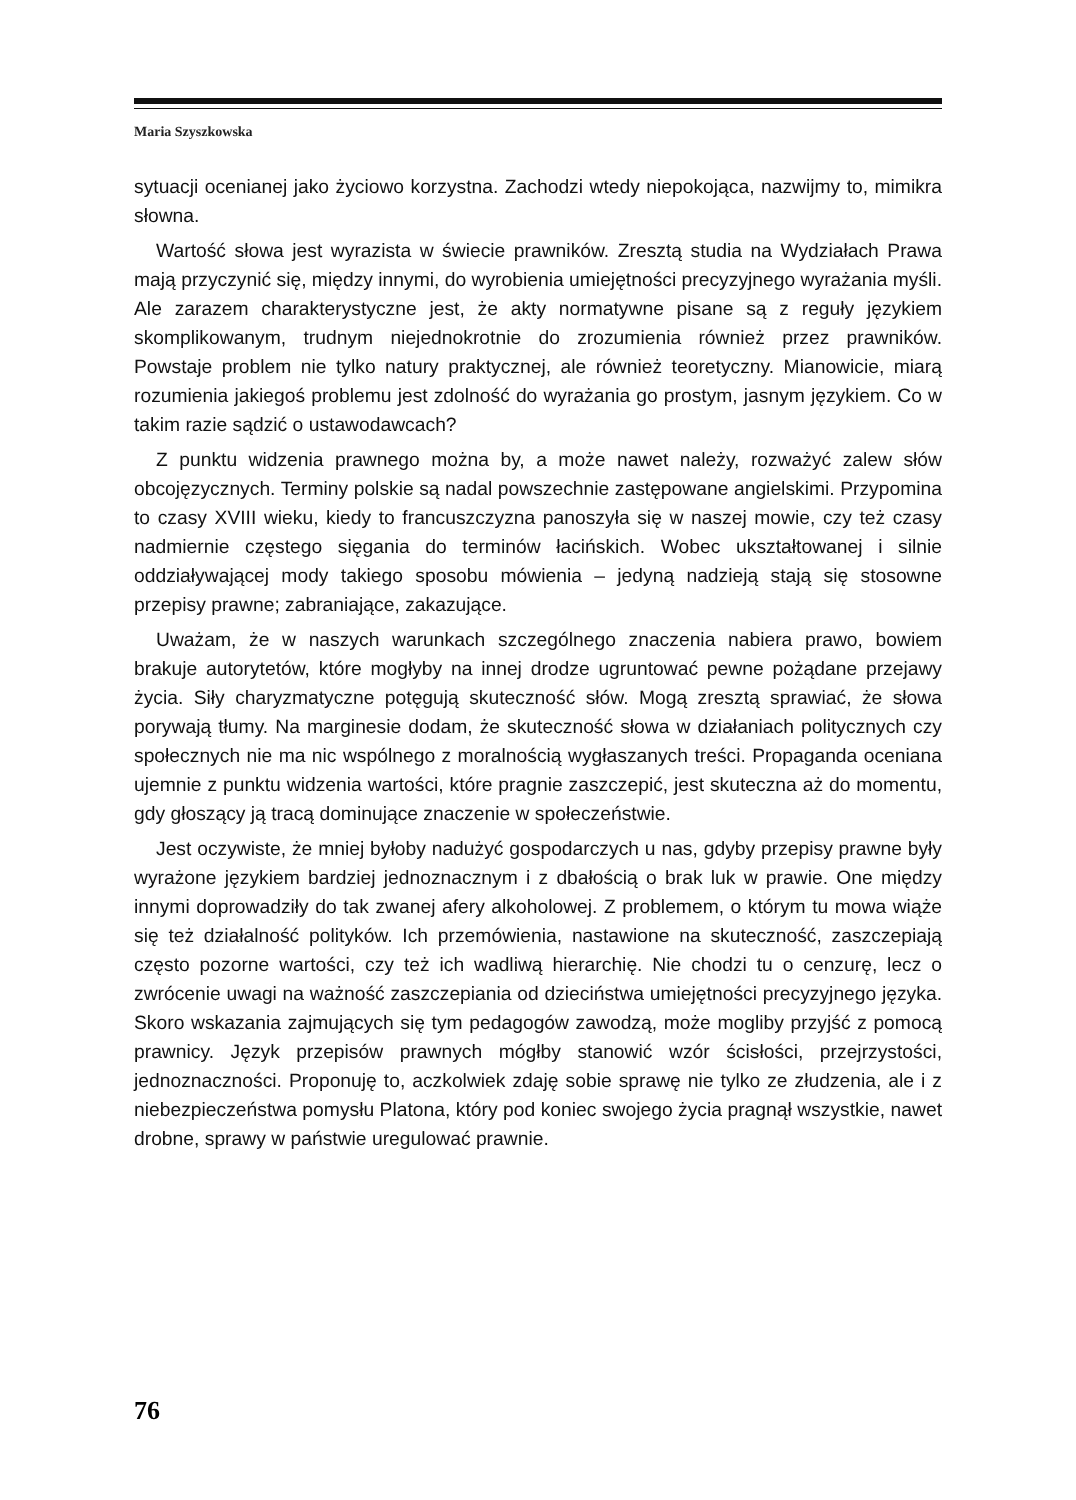Maria Szyszkowska
sytuacji ocenianej jako życiowo korzystna. Zachodzi wtedy niepokojąca, nazwijmy to, mimikra słowna.
Wartość słowa jest wyrazista w świecie prawników. Zresztą studia na Wydziałach Prawa mają przyczynić się, między innymi, do wyrobienia umiejętności precyzyjnego wyrażania myśli. Ale zarazem charakterystyczne jest, że akty normatywne pisane są z reguły językiem skomplikowanym, trudnym niejednokrotnie do zrozumienia również przez prawników. Powstaje problem nie tylko natury praktycznej, ale również teoretyczny. Mianowicie, miarą rozumienia jakiegoś problemu jest zdolność do wyrażania go prostym, jasnym językiem. Co w takim razie sądzić o ustawodawcach?
Z punktu widzenia prawnego można by, a może nawet należy, rozważyć zalew słów obcojęzycznych. Terminy polskie są nadal powszechnie zastępowane angielskimi. Przypomina to czasy XVIII wieku, kiedy to francuszczyzna panoszyła się w naszej mowie, czy też czasy nadmiernie częstego sięgania do terminów łacińskich. Wobec ukształtowanej i silnie oddziaływającej mody takiego sposobu mówienia – jedyną nadzieją stają się stosowne przepisy prawne; zabraniające, zakazujące.
Uważam, że w naszych warunkach szczególnego znaczenia nabiera prawo, bowiem brakuje autorytetów, które mogłyby na innej drodze ugruntować pewne pożądane przejawy życia. Siły charyzmatyczne potęgują skuteczność słów. Mogą zresztą sprawiać, że słowa porywają tłumy. Na marginesie dodam, że skuteczność słowa w działaniach politycznych czy społecznych nie ma nic wspólnego z moralnością wygłaszanych treści. Propaganda oceniana ujemnie z punktu widzenia wartości, które pragnie zaszczepić, jest skuteczna aż do momentu, gdy głoszący ją tracą dominujące znaczenie w społeczeństwie.
Jest oczywiste, że mniej byłoby nadużyć gospodarczych u nas, gdyby przepisy prawne były wyrażone językiem bardziej jednoznacznym i z dbałością o brak luk w prawie. One między innymi doprowadziły do tak zwanej afery alkoholowej. Z problemem, o którym tu mowa wiąże się też działalność polityków. Ich przemówienia, nastawione na skuteczność, zaszczepiają często pozorne wartości, czy też ich wadliwą hierarchię. Nie chodzi tu o cenzurę, lecz o zwrócenie uwagi na ważność zaszczepiania od dzieciństwa umiejętności precyzyjnego języka. Skoro wskazania zajmujących się tym pedagogów zawodzą, może mogliby przyjść z pomocą prawnicy. Język przepisów prawnych mógłby stanowić wzór ścisłości, przejrzystości, jednoznaczności. Proponuję to, aczkolwiek zdaję sobie sprawę nie tylko ze złudzenia, ale i z niebezpieczeństwa pomysłu Platona, który pod koniec swojego życia pragnął wszystkie, nawet drobne, sprawy w państwie uregulować prawnie.
76